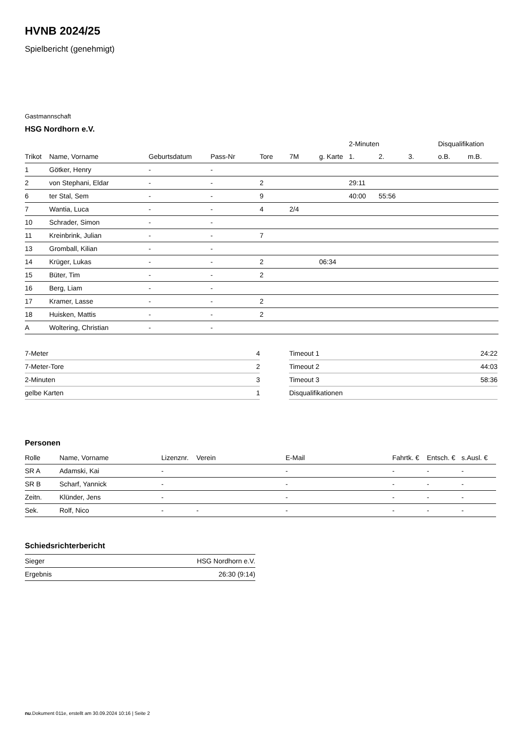HVNB 2024/25
Spielbericht (genehmigt)
Gastmannschaft
HSG Nordhorn e.V.
| | | | | | | | 2-Minuten | | | Disqualifikation | |
| --- | --- | --- | --- | --- | --- | --- | --- | --- | --- | --- | --- |
| Trikot | Name, Vorname | Geburtsdatum | Pass-Nr | Tore | 7M | g. Karte | 1. | 2. | 3. | o.B. | m.B. |
| 1 | Götker, Henry | - | - | | | | | | | | |
| 2 | von Stephani, Eldar | - | - | 2 | | | 29:11 | | | | |
| 6 | ter Stal, Sem | - | - | 9 | | | 40:00 | 55:56 | | | |
| 7 | Wantia, Luca | - | - | 4 | 2/4 | | | | | | |
| 10 | Schrader, Simon | - | - | | | | | | | | |
| 11 | Kreinbrink, Julian | - | - | 7 | | | | | | | |
| 13 | Gromball, Kilian | - | - | | | | | | | | |
| 14 | Krüger, Lukas | - | - | 2 | | 06:34 | | | | | |
| 15 | Büter, Tim | - | - | 2 | | | | | | | |
| 16 | Berg, Liam | - | - | | | | | | | | |
| 17 | Kramer, Lasse | - | - | 2 | | | | | | | |
| 18 | Huisken, Mattis | - | - | 2 | | | | | | | |
| A | Woltering, Christian | - | - | | | | | | | | |
| 7-Meter | 4 |
| 7-Meter-Tore | 2 |
| 2-Minuten | 3 |
| gelbe Karten | 1 |
| Timeout 1 | 24:22 |
| Timeout 2 | 44:03 |
| Timeout 3 | 58:36 |
| Disqualifikationen | |
Personen
| Rolle | Name, Vorname | Lizenznr. | Verein | E-Mail | Fahrtk. € | Entsch. € | s.Ausl. € |
| --- | --- | --- | --- | --- | --- | --- | --- |
| SR A | Adamski, Kai | - | | - | - | - | - |
| SR B | Scharf, Yannick | - | | - | - | - | - |
| Zeitn. | Klünder, Jens | - | | - | - | - | - |
| Sek. | Rolf, Nico | - | - | - | - | - | - |
Schiedsrichterbericht
| Sieger | HSG Nordhorn e.V. |
| Ergebnis | 26:30 (9:14) |
nu.Dokument 011e, erstellt am 30.09.2024 10:16 | Seite 2